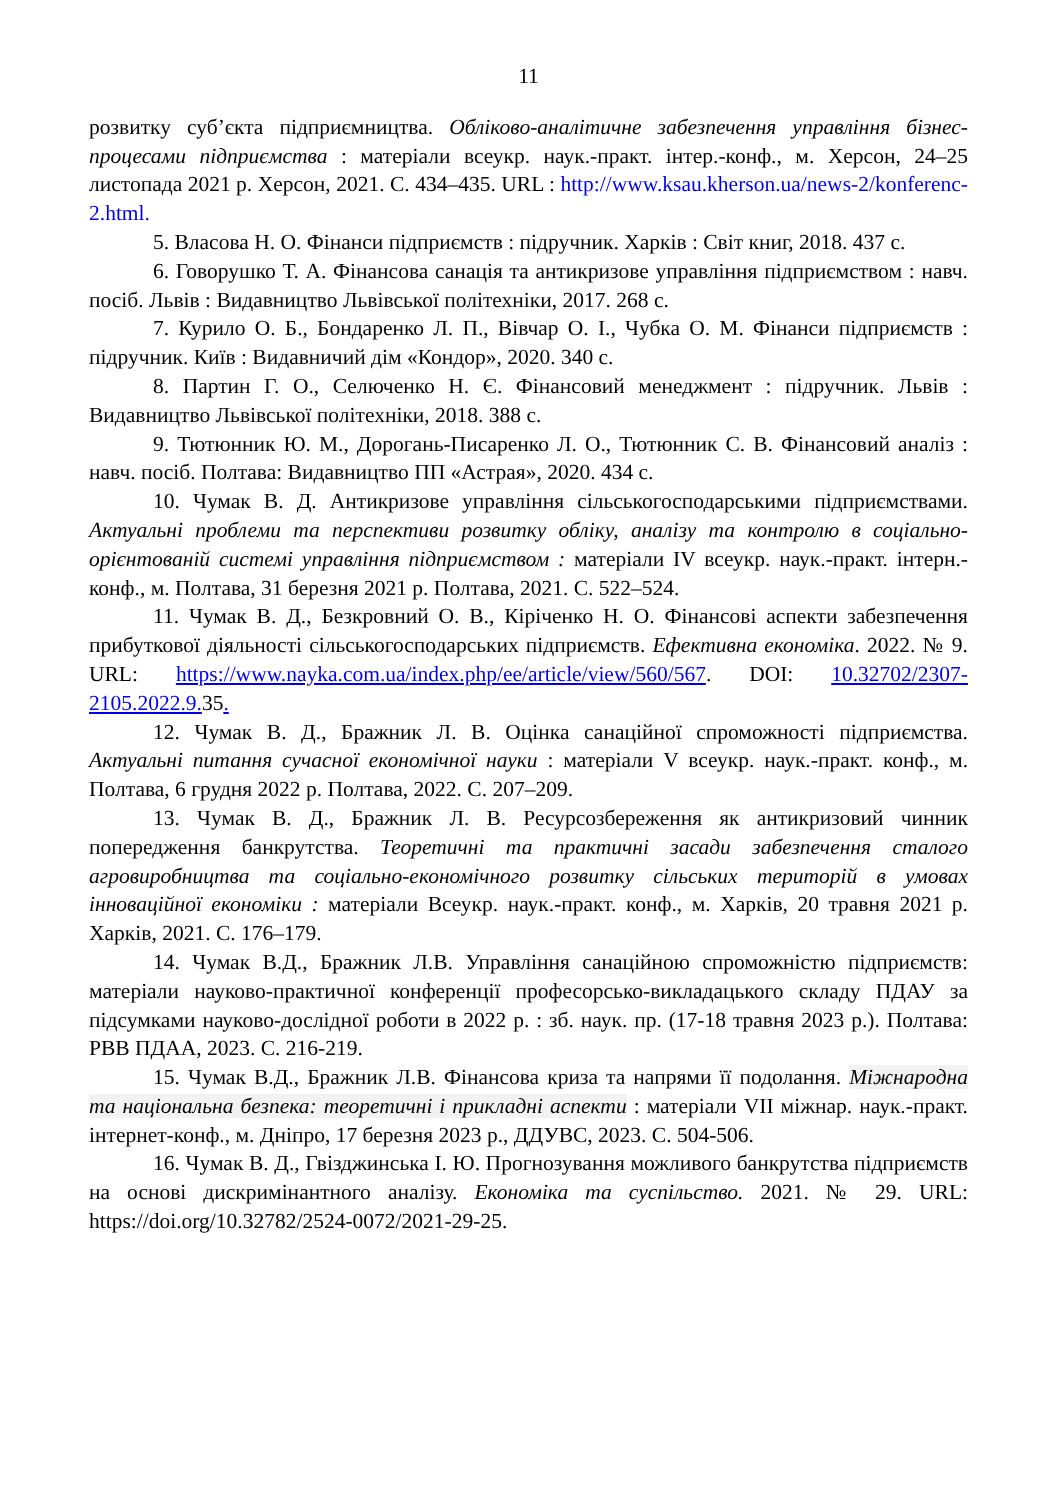11
розвитку суб’єкта підприємництва. Обліково-аналітичне забезпечення управління бізнес-процесами підприємства : матеріали всеукр. наук.-практ. інтер.-конф., м. Херсон, 24–25 листопада 2021 р. Херсон, 2021. С. 434–435. URL : http://www.ksau.kherson.ua/news-2/konferenc-2.html.
5. Власова Н. О. Фінанси підприємств : підручник. Харків : Світ книг, 2018. 437 с.
6. Говорушко Т. А. Фінансова санація та антикризове управління підприємством : навч. посіб. Львів : Видавництво Львівської політехніки, 2017. 268 с.
7. Курило О. Б., Бондаренко Л. П., Вівчар О. І., Чубка О. М. Фінанси підприємств : підручник. Київ : Видавничий дім «Кондор», 2020. 340 с.
8. Партин Г. О., Селюченко Н. Є. Фінансовий менеджмент : підручник. Львів : Видавництво Львівської політехніки, 2018. 388 с.
9. Тютюнник Ю. М., Дорогань-Писаренко Л. О., Тютюнник С. В. Фінансовий аналіз : навч. посіб. Полтава: Видавництво ПП «Астрая», 2020. 434 с.
10. Чумак В. Д. Антикризове управління сільськогосподарськими підприємствами. Актуальні проблеми та перспективи розвитку обліку, аналізу та контролю в соціально-орієнтованій системі управління підприємством : матеріали IV всеукр. наук.-практ. інтерн.-конф., м. Полтава, 31 березня 2021 р. Полтава, 2021. С. 522–524.
11. Чумак В. Д., Безкровний О. В., Кіріченко Н. О. Фінансові аспекти забезпечення прибуткової діяльності сільськогосподарських підприємств. Ефективна економіка. 2022. № 9. URL: https://www.nayka.com.ua/index.php/ee/article/view/560/567. DOI: 10.32702/2307-2105.2022.9. 35.
12. Чумак В. Д., Бражник Л. В. Оцінка санаційної спроможності підприємства. Актуальні питання сучасної економічної науки : матеріали V всеукр. наук.-практ. конф., м. Полтава, 6 грудня 2022 р. Полтава, 2022. С. 207–209.
13. Чумак В. Д., Бражник Л. В. Ресурсозбереження як антикризовий чинник попередження банкрутства. Теоретичні та практичні засади забезпечення сталого агровиробництва та соціально-економічного розвитку сільських територій в умовах інноваційної економіки : матеріали Всеукр. наук.-практ. конф., м. Харків, 20 травня 2021 р. Харків, 2021. С. 176–179.
14. Чумак В.Д., Бражник Л.В. Управління санаційною спроможністю підприємств: матеріали науково-практичної конференції професорсько-викладацького складу ПДАУ за підсумками науково-дослідної роботи в 2022 р. : зб. наук. пр. (17-18 травня 2023 р.). Полтава: РВВ ПДАА, 2023. С. 216-219.
15. Чумак В.Д., Бражник Л.В. Фінансова криза та напрями її подолання. Міжнародна та національна безпека: теоретичні і прикладні аспекти : матеріали VII міжнар. наук.-практ. інтернет-конф., м. Дніпро, 17 березня 2023 р., ДДУВС, 2023. С. 504-506.
16. Чумак В. Д., Гвізджинська І. Ю. Прогнозування можливого банкрутства підприємств на основі дискримінантного аналізу. Економіка та суспільство. 2021. № 29. URL: https://doi.org/10.32782/2524-0072/2021-29-25.